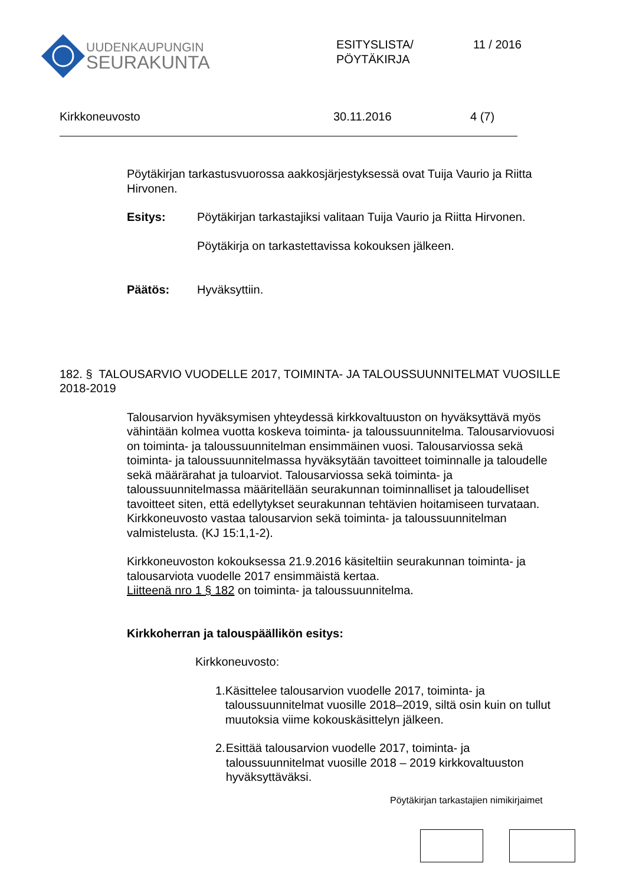UUDENKAUPUNGIN
SEURAKUNTA
ESITYSLISTA/
PÖYTÄKIRJA
11 / 2016
Kirkkoneuvosto 30.11.2016 4 (7)
Pöytäkirjan tarkastusvuorossa aakkosjärjestyksessä ovat Tuija Vaurio ja Riitta Hirvonen.
Esitys: Pöytäkirjan tarkastajiksi valitaan Tuija Vaurio ja Riitta Hirvonen.
Pöytäkirja on tarkastettavissa kokouksen jälkeen.
Päätös: Hyväksyttiin.
182. § TALOUSARVIO VUODELLE 2017, TOIMINTA- JA TALOUSSUUNNITELMAT VUOSILLE 2018-2019
Talousarvion hyväksymisen yhteydessä kirkkovaltuuston on hyväksyttävä myös vähintään kolmea vuotta koskeva toiminta- ja taloussuunnitelma. Talousarviovuosi on toiminta- ja taloussuunnitelman ensimmäinen vuosi. Talousarviossa sekä toiminta- ja taloussuunnitelmassa hyväksytään tavoitteet toiminnalle ja taloudelle sekä määrärahat ja tuloarviot. Talousarviossa sekä toiminta- ja taloussuunnitelmassa määritellään seurakunnan toiminnalliset ja taloudelliset tavoitteet siten, että edellytykset seurakunnan tehtävien hoitamiseen turvataan. Kirkkoneuvosto vastaa talousarvion sekä toiminta- ja taloussuunnitelman valmistelusta. (KJ 15:1,1-2).
Kirkkoneuvoston kokouksessa 21.9.2016 käsiteltiin seurakunnan toiminta- ja talousarviota vuodelle 2017 ensimmäistä kertaa.
Liitteenä nro 1 § 182 on toiminta- ja taloussuunnitelma.
Kirkkoherran ja talouspäällikön esitys:
Kirkkoneuvosto:
1. Käsittelee talousarvion vuodelle 2017, toiminta- ja taloussuunnitelmat vuosille 2018–2019, siltä osin kuin on tullut muutoksia viime kokouskäsittelyn jälkeen.
2. Esittää talousarvion vuodelle 2017, toiminta- ja taloussuunnitelmat vuosille 2018 – 2019 kirkkovaltuuston hyväksyttäväksi.
Pöytäkirjan tarkastajien nimikirjaimet